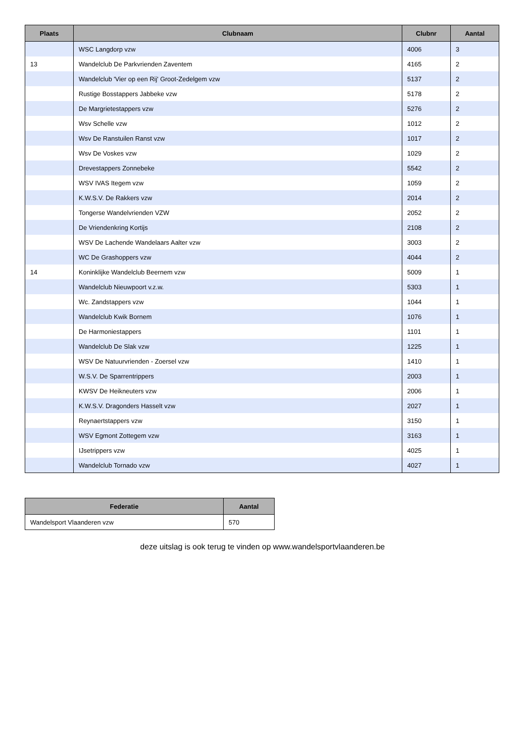| Plaats | Clubnaam | Clubnr | Aantal |
| --- | --- | --- | --- |
| | WSC Langdorp vzw | 4006 | 3 |
| 13 | Wandelclub De Parkvrienden Zaventem | 4165 | 2 |
| | Wandelclub 'Vier op een Rij' Groot-Zedelgem vzw | 5137 | 2 |
| | Rustige Bosstappers Jabbeke vzw | 5178 | 2 |
| | De Margrietestappers vzw | 5276 | 2 |
| | Wsv Schelle vzw | 1012 | 2 |
| | Wsv De Ranstuilen Ranst vzw | 1017 | 2 |
| | Wsv De Voskes vzw | 1029 | 2 |
| | Drevestappers Zonnebeke | 5542 | 2 |
| | WSV IVAS Itegem vzw | 1059 | 2 |
| | K.W.S.V. De Rakkers vzw | 2014 | 2 |
| | Tongerse Wandelvrienden VZW | 2052 | 2 |
| | De Vriendenkring Kortijs | 2108 | 2 |
| | WSV De Lachende Wandelaars Aalter vzw | 3003 | 2 |
| | WC De Grashoppers vzw | 4044 | 2 |
| 14 | Koninklijke Wandelclub Beernem vzw | 5009 | 1 |
| | Wandelclub Nieuwpoort v.z.w. | 5303 | 1 |
| | Wc. Zandstappers vzw | 1044 | 1 |
| | Wandelclub Kwik Bornem | 1076 | 1 |
| | De Harmoniestappers | 1101 | 1 |
| | Wandelclub De Slak vzw | 1225 | 1 |
| | WSV De Natuurvrienden - Zoersel vzw | 1410 | 1 |
| | W.S.V. De Sparrentrippers | 2003 | 1 |
| | KWSV De Heikneuters vzw | 2006 | 1 |
| | K.W.S.V. Dragonders Hasselt vzw | 2027 | 1 |
| | Reynaertstappers vzw | 3150 | 1 |
| | WSV Egmont Zottegem vzw | 3163 | 1 |
| | IJsetrippers vzw | 4025 | 1 |
| | Wandelclub Tornado vzw | 4027 | 1 |
| Federatie | Aantal |
| --- | --- |
| Wandelsport Vlaanderen vzw | 570 |
deze uitslag is ook terug te vinden op www.wandelsportvlaanderen.be